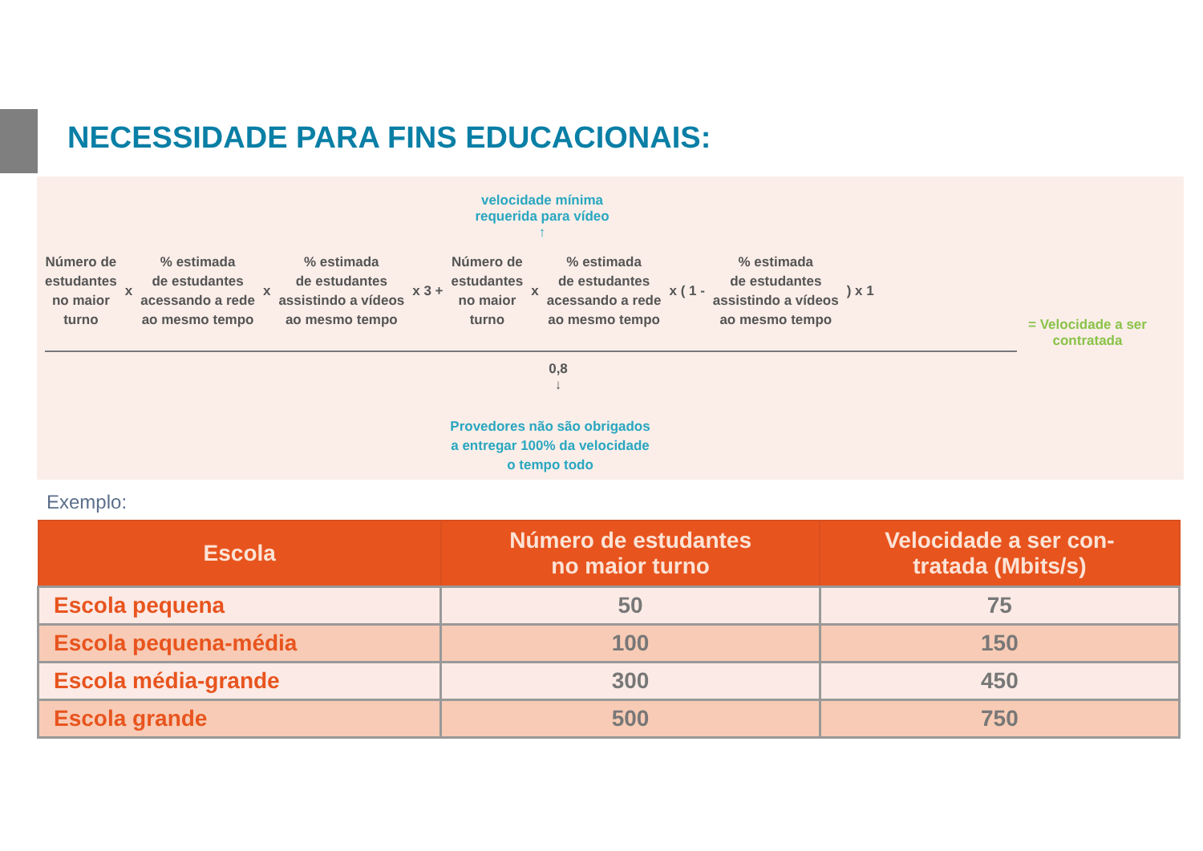NECESSIDADE PARA FINS EDUCACIONAIS:
velocidade mínima
requerida para vídeo
↑
Número de
estudantes
no maior
turno
x
% estimada
de estudantes
acessando a rede
ao mesmo tempo
x
% estimada
de estudantes
assistindo a vídeos
ao mesmo tempo
x 3 +
Número de
estudantes
no maior
turno
x
% estimada
de estudantes
acessando a rede
ao mesmo tempo
x ( 1 -
% estimada
de estudantes
assistindo a vídeos
ao mesmo tempo
) x 1
= Velocidade a ser contratada
0,8
↓
Provedores não são obrigados
a entregar 100% da velocidade
o tempo todo
Exemplo:
| Escola | Número de estudantes no maior turno | Velocidade a ser con- tratada (Mbits/s) |
| --- | --- | --- |
| Escola pequena | 50 | 75 |
| Escola pequena-média | 100 | 150 |
| Escola média-grande | 300 | 450 |
| Escola grande | 500 | 750 |